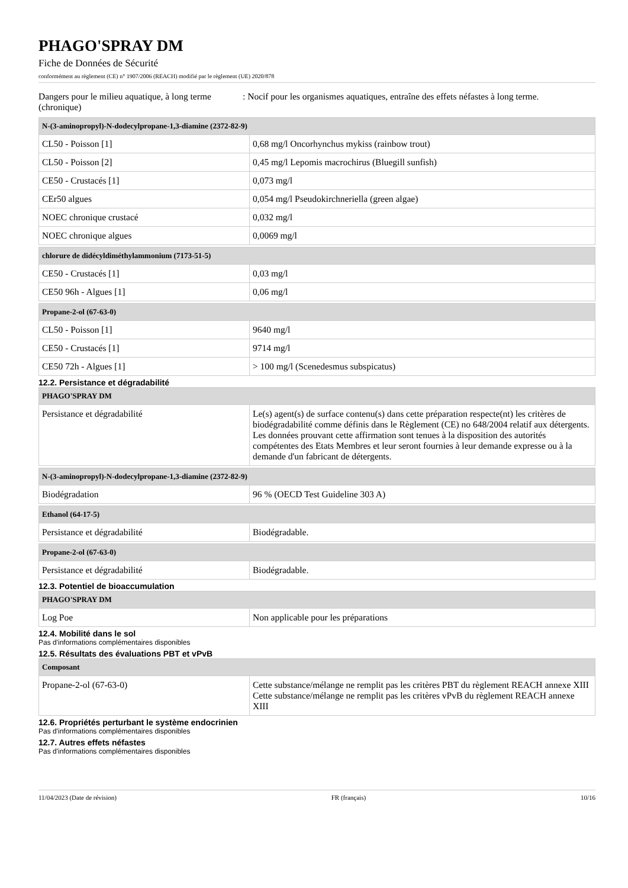PHAGO'SPRAY DM
Fiche de Données de Sécurité
conformément au règlement (CE) n° 1907/2006 (REACH) modifié par le règlement (UE) 2020/878
Dangers pour le milieu aquatique, à long terme (chronique)
: Nocif pour les organismes aquatiques, entraîne des effets néfastes à long terme.
| N-(3-aminopropyl)-N-dodecylpropane-1,3-diamine (2372-82-9) | |
| --- | --- |
| CL50 - Poisson [1] | 0,68 mg/l Oncorhynchus mykiss (rainbow trout) |
| CL50 - Poisson [2] | 0,45 mg/l Lepomis macrochirus (Bluegill sunfish) |
| CE50 - Crustacés [1] | 0,073 mg/l |
| CEr50 algues | 0,054 mg/l Pseudokirchneriella (green algae) |
| NOEC chronique crustacé | 0,032 mg/l |
| NOEC chronique algues | 0,0069 mg/l |
| chlorure de didécyldiméthylammonium (7173-51-5) | |
| --- | --- |
| CE50 - Crustacés [1] | 0,03 mg/l |
| CE50 96h - Algues [1] | 0,06 mg/l |
| Propane-2-ol (67-63-0) | |
| --- | --- |
| CL50 - Poisson [1] | 9640 mg/l |
| CE50 - Crustacés [1] | 9714 mg/l |
| CE50 72h - Algues [1] | > 100 mg/l (Scenedesmus subspicatus) |
12.2. Persistance et dégradabilité
| PHAGO'SPRAY DM | |
| --- | --- |
| Persistance et dégradabilité | Le(s) agent(s) de surface contenu(s) dans cette préparation respecte(nt) les critères de biodégradabilité comme définis dans le Règlement (CE) no 648/2004 relatif aux détergents. Les données prouvant cette affirmation sont tenues à la disposition des autorités compétentes des Etats Membres et leur seront fournies à leur demande expresse ou à la demande d'un fabricant de détergents. |
| N-(3-aminopropyl)-N-dodecylpropane-1,3-diamine (2372-82-9) | |
| --- | --- |
| Biodégradation | 96 % (OECD Test Guideline 303 A) |
| Ethanol (64-17-5) | |
| --- | --- |
| Persistance et dégradabilité | Biodégradable. |
| Propane-2-ol (67-63-0) | |
| --- | --- |
| Persistance et dégradabilité | Biodégradable. |
12.3. Potentiel de bioaccumulation
| PHAGO'SPRAY DM | |
| --- | --- |
| Log Poe | Non applicable pour les préparations |
12.4. Mobilité dans le sol
Pas d'informations complémentaires disponibles
12.5. Résultats des évaluations PBT et vPvB
| Composant | |
| --- | --- |
| Propane-2-ol (67-63-0) | Cette substance/mélange ne remplit pas les critères PBT du règlement REACH annexe XIII Cette substance/mélange ne remplit pas les critères vPvB du règlement REACH annexe XIII |
12.6. Propriétés perturbant le système endocrinien
Pas d'informations complémentaires disponibles
12.7. Autres effets néfastes
Pas d'informations complémentaires disponibles
11/04/2023 (Date de révision) FR (français) 10/16